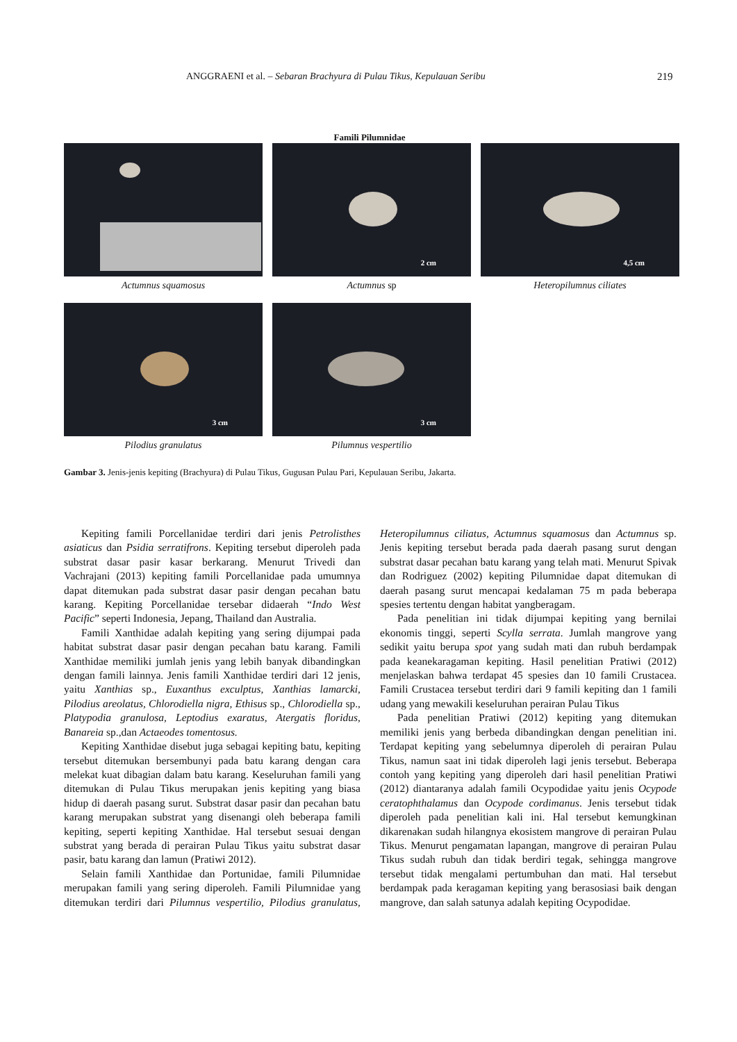ANGGRAENI et al. – Sebaran Brachyura di Pulau Tikus, Kepulauan Seribu 219
Famili Pilumnidae
2 cm
4,5 cm
Actumnus squamosus Actumnus sp Heteropilumnus ciliates
3 cm
3 cm
Pilodius granulatus Pilumnus vespertilio
Gambar 3. Jenis-jenis kepiting (Brachyura) di Pulau Tikus, Gugusan Pulau Pari, Kepulauan Seribu, Jakarta.
Kepiting famili Porcellanidae terdiri dari jenis Petrolisthes asiaticus dan Psidia serratifrons. Kepiting tersebut diperoleh pada substrat dasar pasir kasar berkarang. Menurut Trivedi dan Vachrajani (2013) kepiting famili Porcellanidae pada umumnya dapat ditemukan pada substrat dasar pasir dengan pecahan batu karang. Kepiting Porcellanidae tersebar didaerah “Indo West Pacific” seperti Indonesia, Jepang, Thailand dan Australia.
Famili Xanthidae adalah kepiting yang sering dijumpai pada habitat substrat dasar pasir dengan pecahan batu karang. Famili Xanthidae memiliki jumlah jenis yang lebih banyak dibandingkan dengan famili lainnya. Jenis famili Xanthidae terdiri dari 12 jenis, yaitu Xanthias sp., Euxanthus exculptus, Xanthias lamarcki, Pilodius areolatus, Chlorodiella nigra, Ethisus sp., Chlorodiella sp., Platypodia granulosa, Leptodius exaratus, Atergatis floridus, Banareia sp.,dan Actaeodes tomentosus.
Kepiting Xanthidae disebut juga sebagai kepiting batu, kepiting tersebut ditemukan bersembunyi pada batu karang dengan cara melekat kuat dibagian dalam batu karang. Keseluruhan famili yang ditemukan di Pulau Tikus merupakan jenis kepiting yang biasa hidup di daerah pasang surut. Substrat dasar pasir dan pecahan batu karang merupakan substrat yang disenangi oleh beberapa famili kepiting, seperti kepiting Xanthidae. Hal tersebut sesuai dengan substrat yang berada di perairan Pulau Tikus yaitu substrat dasar pasir, batu karang dan lamun (Pratiwi 2012).
Selain famili Xanthidae dan Portunidae, famili Pilumnidae merupakan famili yang sering diperoleh. Famili Pilumnidae yang ditemukan terdiri dari Pilumnus vespertilio, Pilodius granulatus, Heteropilumnus ciliatus, Actumnus squamosus dan Actumnus sp. Jenis kepiting tersebut berada pada daerah pasang surut dengan substrat dasar pecahan batu karang yang telah mati. Menurut Spivak dan Rodriguez (2002) kepiting Pilumnidae dapat ditemukan di daerah pasang surut mencapai kedalaman 75 m pada beberapa spesies tertentu dengan habitat yangberagam.
Pada penelitian ini tidak dijumpai kepiting yang bernilai ekonomis tinggi, seperti Scylla serrata. Jumlah mangrove yang sedikit yaitu berupa spot yang sudah mati dan rubuh berdampak pada keanekaragaman kepiting. Hasil penelitian Pratiwi (2012) menjelaskan bahwa terdapat 45 spesies dan 10 famili Crustacea. Famili Crustacea tersebut terdiri dari 9 famili kepiting dan 1 famili udang yang mewakili keseluruhan perairan Pulau Tikus
Pada penelitian Pratiwi (2012) kepiting yang ditemukan memiliki jenis yang berbeda dibandingkan dengan penelitian ini. Terdapat kepiting yang sebelumnya diperoleh di perairan Pulau Tikus, namun saat ini tidak diperoleh lagi jenis tersebut. Beberapa contoh yang kepiting yang diperoleh dari hasil penelitian Pratiwi (2012) diantaranya adalah famili Ocypodidae yaitu jenis Ocypode ceratophthalamus dan Ocypode cordimanus. Jenis tersebut tidak diperoleh pada penelitian kali ini. Hal tersebut kemungkinan dikarenakan sudah hilangnya ekosistem mangrove di perairan Pulau Tikus. Menurut pengamatan lapangan, mangrove di perairan Pulau Tikus sudah rubuh dan tidak berdiri tegak, sehingga mangrove tersebut tidak mengalami pertumbuhan dan mati. Hal tersebut berdampak pada keragaman kepiting yang berasosiasi baik dengan mangrove, dan salah satunya adalah kepiting Ocypodidae.